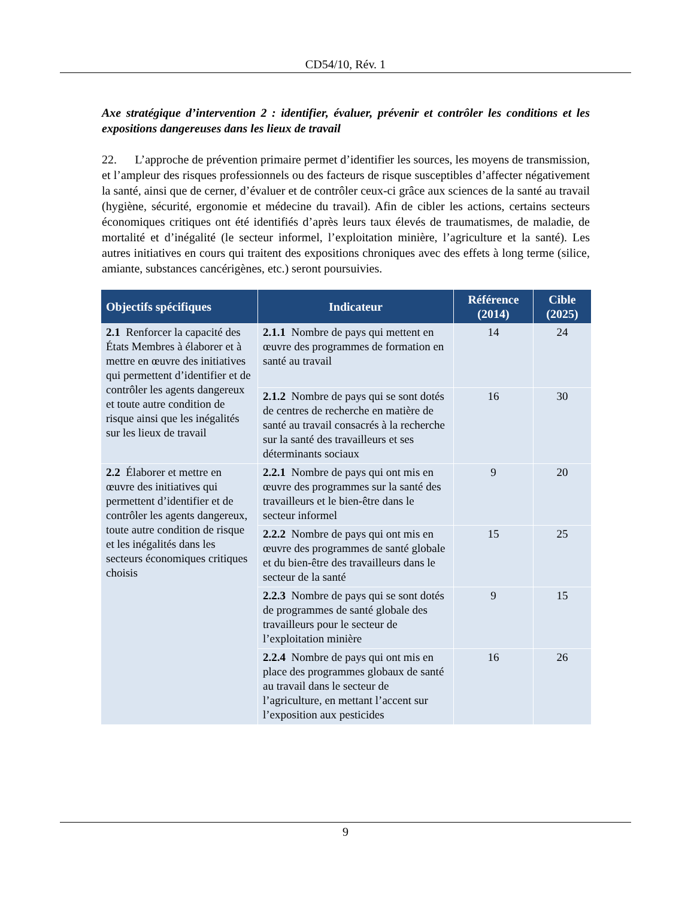CD54/10, Rév. 1
Axe stratégique d’intervention 2 : identifier, évaluer, prévenir et contrôler les conditions et les expositions dangereuses dans les lieux de travail
22. L’approche de prévention primaire permet d’identifier les sources, les moyens de transmission, et l’ampleur des risques professionnels ou des facteurs de risque susceptibles d’affecter négativement la santé, ainsi que de cerner, d’évaluer et de contrôler ceux-ci grâce aux sciences de la santé au travail (hygiène, sécurité, ergonomie et médecine du travail). Afin de cibler les actions, certains secteurs économiques critiques ont été identifiés d’après leurs taux élevés de traumatismes, de maladie, de mortalité et d’inégalité (le secteur informel, l’exploitation minière, l’agriculture et la santé). Les autres initiatives en cours qui traitent des expositions chroniques avec des effets à long terme (silice, amiante, substances cancérigènes, etc.) seront poursuivies.
| Objectifs spécifiques | Indicateur | Référence (2014) | Cible (2025) |
| --- | --- | --- | --- |
| 2.1 Renforcer la capacité des États Membres à élaborer et à mettre en œuvre des initiatives qui permettent d’identifier et de contrôler les agents dangereux et toute autre condition de risque ainsi que les inégalités sur les lieux de travail | 2.1.1 Nombre de pays qui mettent en œuvre des programmes de formation en santé au travail | 14 | 24 |
| | 2.1.2 Nombre de pays qui se sont dotés de centres de recherche en matière de santé au travail consacrés à la recherche sur la santé des travailleurs et ses déterminants sociaux | 16 | 30 |
| 2.2 Élaborer et mettre en œuvre des initiatives qui permettent d’identifier et de contrôler les agents dangereux, toute autre condition de risque et les inégalités dans les secteurs économiques critiques choisis | 2.2.1 Nombre de pays qui ont mis en œuvre des programmes sur la santé des travailleurs et le bien-être dans le secteur informel | 9 | 20 |
| | 2.2.2 Nombre de pays qui ont mis en œuvre des programmes de santé globale et du bien-être des travailleurs dans le secteur de la santé | 15 | 25 |
| | 2.2.3 Nombre de pays qui se sont dotés de programmes de santé globale des travailleurs pour le secteur de l’exploitation minière | 9 | 15 |
| | 2.2.4 Nombre de pays qui ont mis en place des programmes globaux de santé au travail dans le secteur de l’agriculture, en mettant l’accent sur l’exposition aux pesticides | 16 | 26 |
9